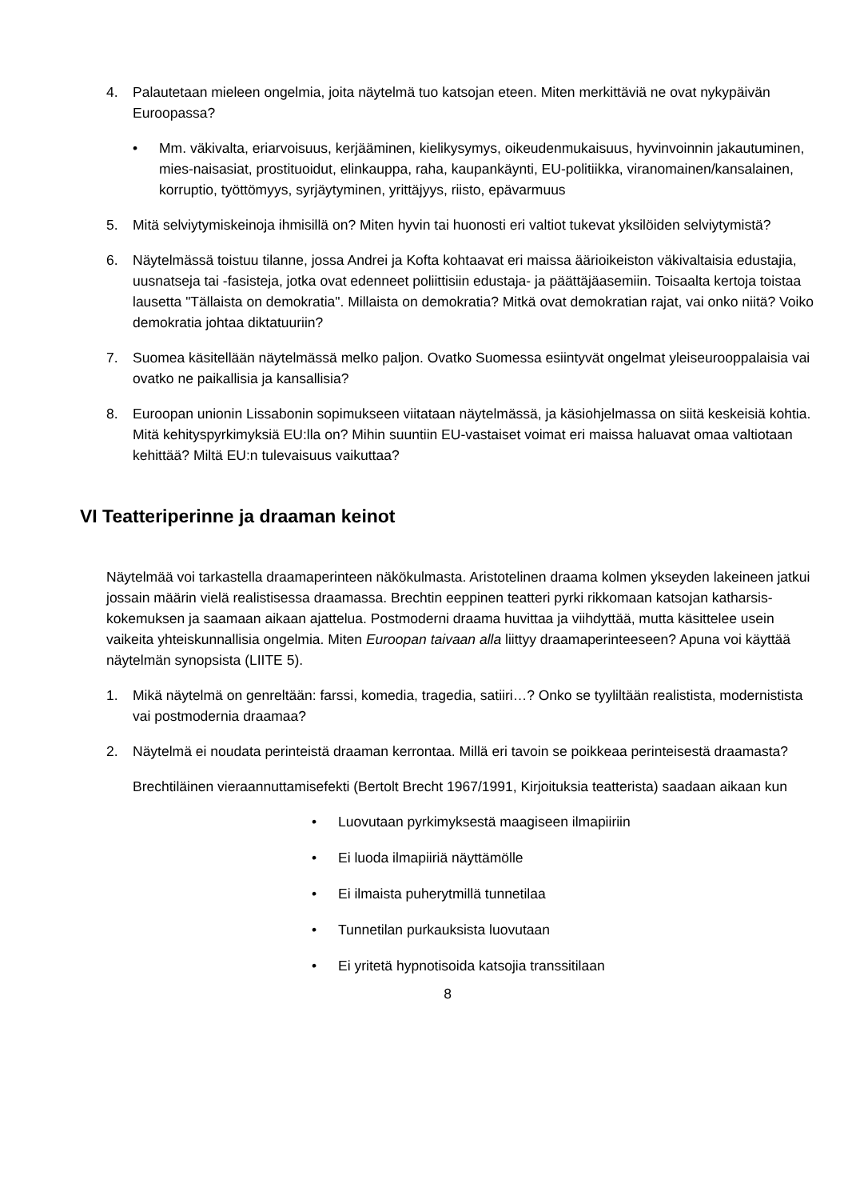4. Palautetaan mieleen ongelmia, joita näytelmä tuo katsojan eteen. Miten merkittäviä ne ovat nykypäivän Euroopassa?
• Mm. väkivalta, eriarvoisuus, kerjääminen, kielikysymys, oikeudenmukaisuus, hyvinvoinnin jakautuminen, mies-naisasiat, prostituoidut, elinkauppa, raha, kaupankäynti, EU-politiikka, viranomainen/kansalainen, korruptio, työttömyys, syrjäytyminen, yrittäjyys, riisto, epävarmuus
5. Mitä selviytymiskeinoja ihmisillä on? Miten hyvin tai huonosti eri valtiot tukevat yksilöiden selviytymistä?
6. Näytelmässä toistuu tilanne, jossa Andrei ja Kofta kohtaavat eri maissa äärioikeiston väkivaltaisia edustajia, uusnatseja tai -fasisteja, jotka ovat edenneet poliittisiin edustaja- ja päättäjäasemiin. Toisaalta kertoja toistaa lausetta "Tällaista on demokratia". Millaista on demokratia? Mitkä ovat demokratian rajat, vai onko niitä? Voiko demokratia johtaa diktatuuriin?
7. Suomea käsitellään näytelmässä melko paljon. Ovatko Suomessa esiintyvät ongelmat yleiseurooppalaisia vai ovatko ne paikallisia ja kansallisia?
8. Euroopan unionin Lissabonin sopimukseen viitataan näytelmässä, ja käsiohjelmassa on siitä keskeisiä kohtia. Mitä kehityspyrkimyksiä EU:lla on? Mihin suuntiin EU-vastaiset voimat eri maissa haluavat omaa valtiotaan kehittää? Miltä EU:n tulevaisuus vaikuttaa?
VI Teatteriperinne ja draaman keinot
Näytelmää voi tarkastella draamaperinteen näkökulmasta. Aristotelinen draama kolmen ykseyden lakeineen jatkui jossain määrin vielä realistisessa draamassa. Brechtin eeppinen teatteri pyrki rikkomaan katsojan katharsis-kokemuksen ja saamaan aikaan ajattelua. Postmoderni draama huvittaa ja viihdyttää, mutta käsittelee usein vaikeita yhteiskunnallisia ongelmia. Miten Euroopan taivaan alla liittyy draamaperinteeseen? Apuna voi käyttää näytelmän synopsista (LIITE 5).
1. Mikä näytelmä on genreltään: farssi, komedia, tragedia, satiiri…? Onko se tyyliltään realistista, modernistista vai postmodernia draamaa?
2. Näytelmä ei noudata perinteistä draaman kerrontaa. Millä eri tavoin se poikkeaa perinteisestä draamasta?
Brechtiläinen vieraannuttamisefekti (Bertolt Brecht 1967/1991, Kirjoituksia teatterista) saadaan aikaan kun
• Luovutaan pyrkimyksestä maagiseen ilmapiiriin
• Ei luoda ilmapiiriä näyttämölle
• Ei ilmaista puherytmillä tunnetilaa
• Tunnetilan purkauksista luovutaan
• Ei yritetä hypnotisoida katsojia transsitilaan
8